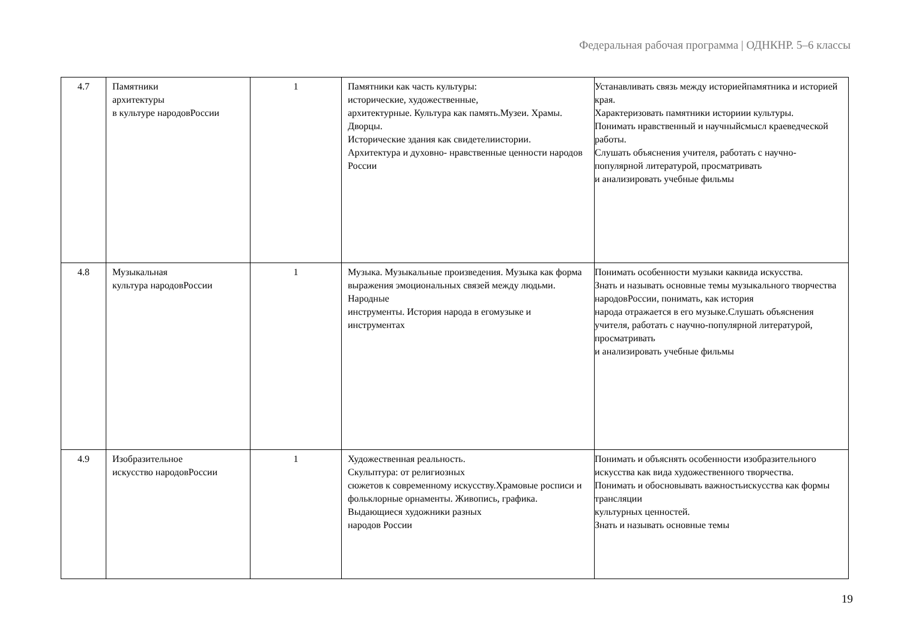Федеральная рабочая программа | ОДНКНР. 5–6 классы
| 4.7 | Памятники архитектуры в культуре народовРоссии | 1 | Памятники как часть культуры: исторические, художественные, архитектурные. Культура как память.Музеи. Храмы. Дворцы. Исторические здания как свидетелиистории. Архитектура и духовно- нравственные ценности народов России | Устанавливать связь между историейпамятника и историей края. Характеризовать памятники историии культуры. Понимать нравственный и научныйсмысл краеведческой работы. Слушать объяснения учителя, работать с научно-популярной литературой, просматривать и анализировать учебные фильмы |
| 4.8 | Музыкальная культура народовРоссии | 1 | Музыка. Музыкальные произведения. Музыка как форма выражения эмоциональных связей между людьми. Народные инструменты. История народа в егомузыке и инструментах | Понимать особенности музыки каквида искусства. Знать и называть основные темы музыкального творчества народовРоссии, понимать, как история народа отражается в его музыке.Слушать объяснения учителя, работать с научно-популярной литературой, просматривать и анализировать учебные фильмы |
| 4.9 | Изобразительное искусство народовРоссии | 1 | Художественная реальность. Скульптура: от религиозных сюжетов к современному искусству.Храмовые росписи и фольклорные орнаменты. Живопись, графика. Выдающиеся художники разных народов России | Понимать и объяснять особенности изобразительного искусства как вида художественного творчества. Понимать и обосновывать важностьискусства как формы трансляции культурных ценностей. Знать и называть основные темы |
19